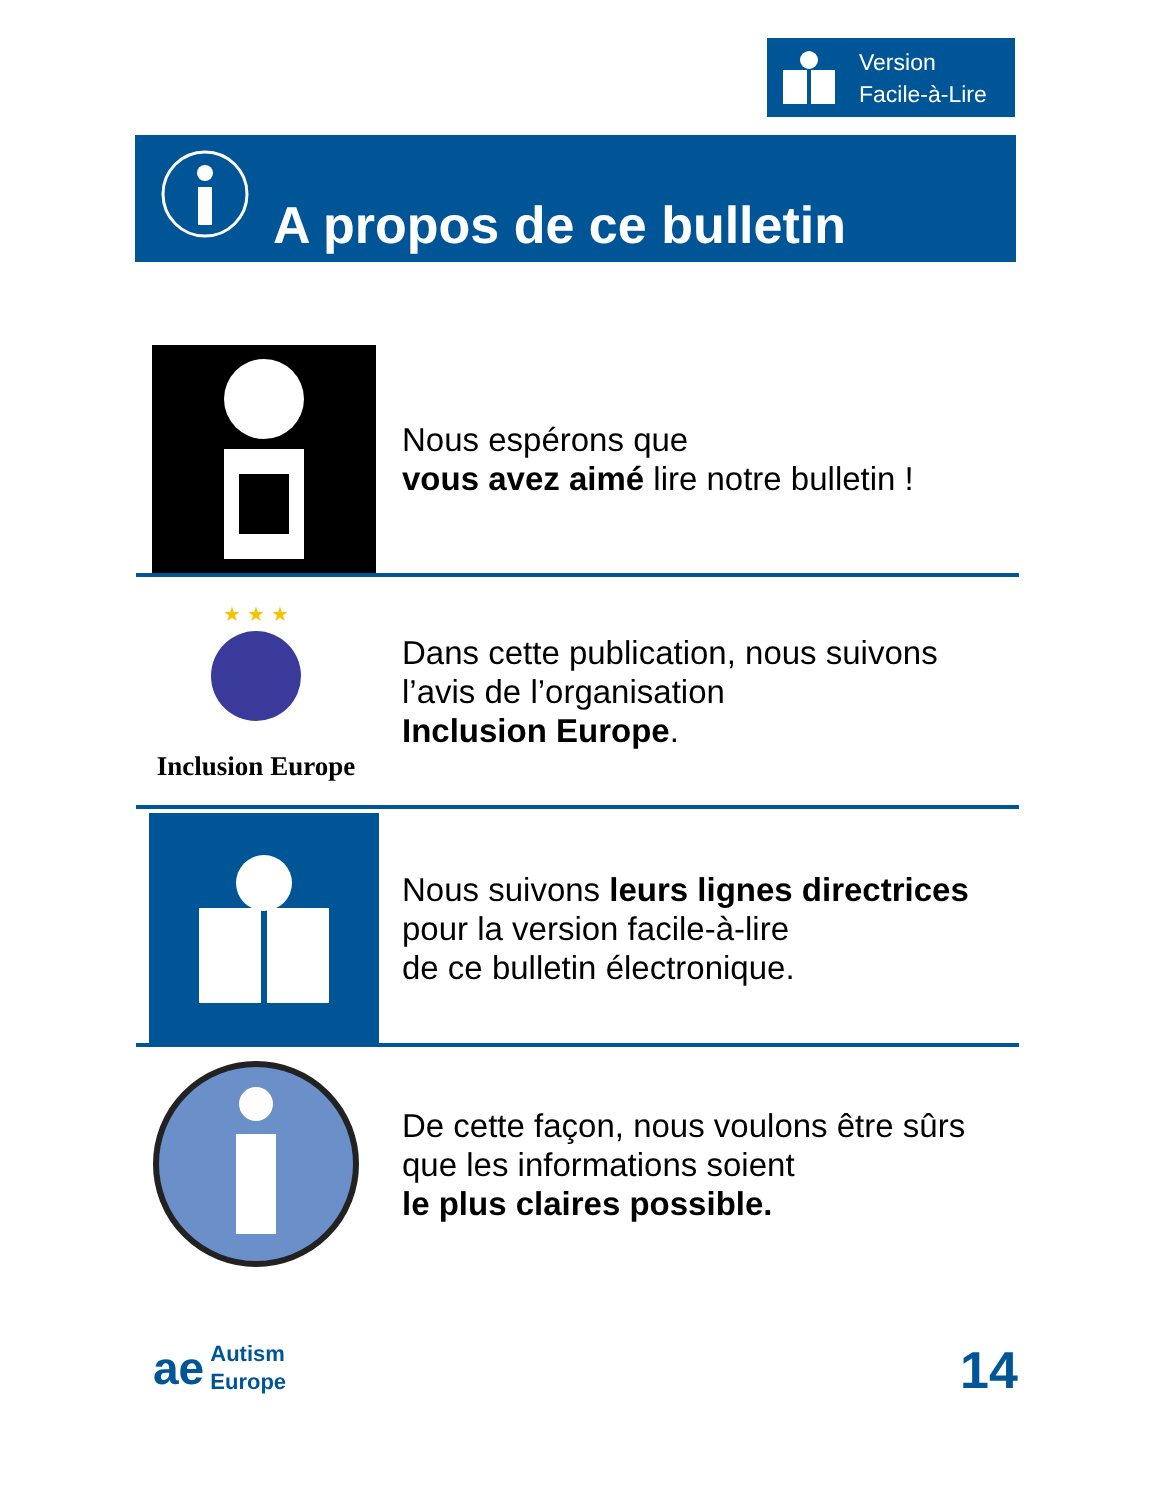Version
Facile-à-Lire
A propos de ce bulletin
Nous espérons que
vous avez aimé lire notre bulletin !
★ ★ ★
Inclusion Europe
Dans cette publication, nous suivons
l’avis de l’organisation
Inclusion Europe.
Nous suivons leurs lignes directrices
pour la version facile-à-lire
de ce bulletin électronique.
De cette façon, nous voulons être sûrs
que les informations soient
le plus claires possible.
ae Autism
Europe
14